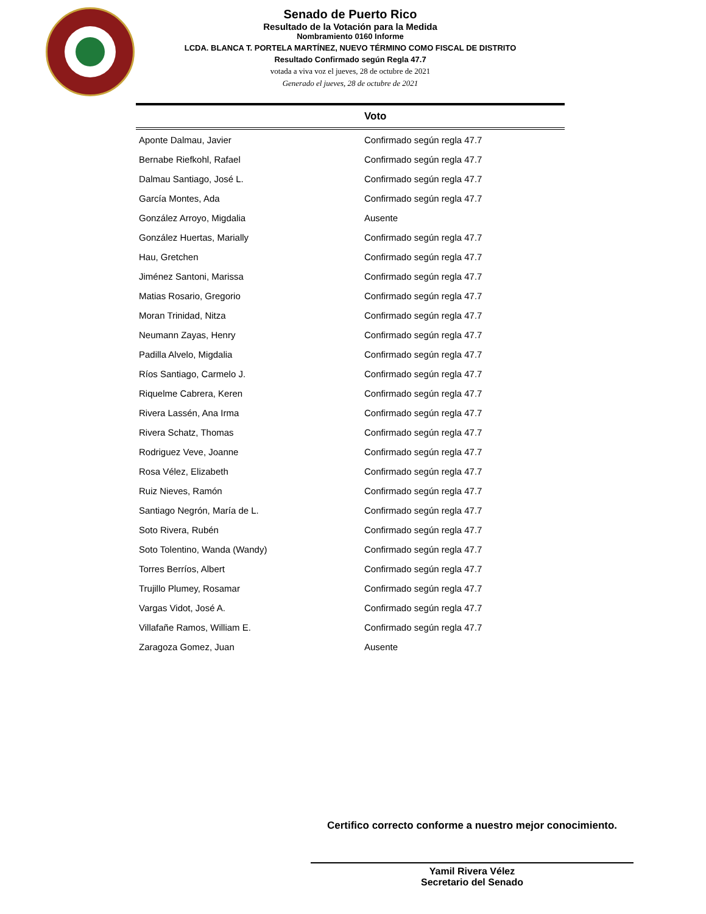Senado de Puerto Rico
Resultado de la Votación para la Medida
Nombramiento 0160 Informe
LCDA. BLANCA T. PORTELA MARTÍNEZ, NUEVO TÉRMINO COMO FISCAL DE DISTRITO
Resultado Confirmado según Regla 47.7
votada a viva voz el jueves, 28 de octubre de 2021
Generado el jueves, 28 de octubre de 2021
| | Voto |
| --- | --- |
| Aponte Dalmau, Javier | Confirmado según regla 47.7 |
| Bernabe Riefkohl, Rafael | Confirmado según regla 47.7 |
| Dalmau Santiago, José L. | Confirmado según regla 47.7 |
| García Montes, Ada | Confirmado según regla 47.7 |
| González Arroyo, Migdalia | Ausente |
| González Huertas, Marially | Confirmado según regla 47.7 |
| Hau, Gretchen | Confirmado según regla 47.7 |
| Jiménez Santoni, Marissa | Confirmado según regla 47.7 |
| Matias Rosario, Gregorio | Confirmado según regla 47.7 |
| Moran Trinidad, Nitza | Confirmado según regla 47.7 |
| Neumann Zayas, Henry | Confirmado según regla 47.7 |
| Padilla Alvelo, Migdalia | Confirmado según regla 47.7 |
| Ríos Santiago, Carmelo J. | Confirmado según regla 47.7 |
| Riquelme Cabrera, Keren | Confirmado según regla 47.7 |
| Rivera Lassén, Ana Irma | Confirmado según regla 47.7 |
| Rivera Schatz, Thomas | Confirmado según regla 47.7 |
| Rodriguez Veve, Joanne | Confirmado según regla 47.7 |
| Rosa Vélez, Elizabeth | Confirmado según regla 47.7 |
| Ruiz Nieves, Ramón | Confirmado según regla 47.7 |
| Santiago Negrón, María de L. | Confirmado según regla 47.7 |
| Soto Rivera, Rubén | Confirmado según regla 47.7 |
| Soto Tolentino, Wanda (Wandy) | Confirmado según regla 47.7 |
| Torres Berríos, Albert | Confirmado según regla 47.7 |
| Trujillo Plumey, Rosamar | Confirmado según regla 47.7 |
| Vargas Vidot, José A. | Confirmado según regla 47.7 |
| Villafañe Ramos, William E. | Confirmado según regla 47.7 |
| Zaragoza Gomez, Juan | Ausente |
Certifico correcto conforme a nuestro mejor conocimiento.
Yamil Rivera Vélez
Secretario del Senado